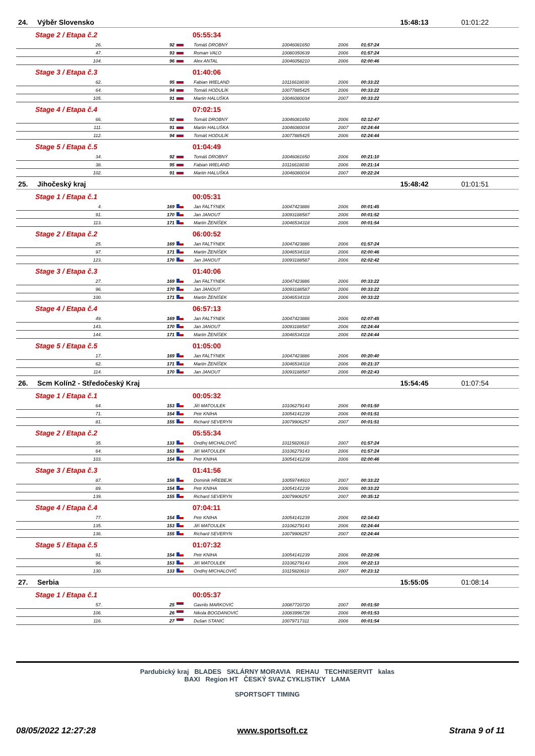| 24. | Výběr Slovensko | | | | | | | 15:48:13 | 01:01:22 |
| | Stage 2 / Etapa č.2 | | | 05:55:34 | | | | | |
| | 26. | 92 | | Tomáš DROBNÝ | 10046081650 | 2006 | 01:57:24 | | |
| | 47. | 93 | | Roman VAĽO | 10080350639 | 2006 | 01:57:24 | | |
| | 104. | 96 | | Alex ANTAL | 10046058210 | 2006 | 02:00:46 | | |
| | Stage 3 / Etapa č.3 | | | 01:40:06 | | | | | |
| | 62. | 95 | | Fabian WIELAND | 10116618030 | 2006 | 00:33:22 | | |
| | 64. | 94 | | Tomáš HODULÍK | 10077885425 | 2006 | 00:33:22 | | |
| | 105. | 91 | | Martin HALUŠKA | 10046080034 | 2007 | 00:33:22 | | |
| | Stage 4 / Etapa č.4 | | | 07:02:15 | | | | | |
| | 66. | 92 | | Tomáš DROBNÝ | 10046081650 | 2006 | 02:12:47 | | |
| | 111. | 91 | | Martin HALUŠKA | 10046080034 | 2007 | 02:24:44 | | |
| | 112. | 94 | | Tomáš HODULÍK | 10077885425 | 2006 | 02:24:44 | | |
| | Stage 5 / Etapa č.5 | | | 01:04:49 | | | | | |
| | 34. | 92 | | Tomáš DROBNÝ | 10046081650 | 2006 | 00:21:10 | | |
| | 38. | 95 | | Fabian WIELAND | 10116618030 | 2006 | 00:21:14 | | |
| | 102. | 91 | | Martin HALUŠKA | 10046080034 | 2007 | 00:22:24 | | |
| 25. | Jihočeský kraj | | | | | | | 15:48:42 | 01:01:51 |
| | Stage 1 / Etapa č.1 | | | 00:05:31 | | | | | |
| | 4. | 169 | | Jan FALTÝNEK | 10047423886 | 2006 | 00:01:45 | | |
| | 91. | 170 | | Jan JANOUT | 10093188587 | 2006 | 00:01:52 | | |
| | 113. | 171 | | Martin ŽENÍŠEK | 10046534318 | 2006 | 00:01:54 | | |
| | Stage 2 / Etapa č.2 | | | 06:00:52 | | | | | |
| | 25. | 169 | | Jan FALTÝNEK | 10047423886 | 2006 | 01:57:24 | | |
| | 97. | 171 | | Martin ŽENÍŠEK | 10046534318 | 2006 | 02:00:46 | | |
| | 123. | 170 | | Jan JANOUT | 10093188587 | 2006 | 02:02:42 | | |
| | Stage 3 / Etapa č.3 | | | 01:40:06 | | | | | |
| | 27. | 169 | | Jan FALTÝNEK | 10047423886 | 2006 | 00:33:22 | | |
| | 96. | 170 | | Jan JANOUT | 10093188587 | 2006 | 00:33:22 | | |
| | 100. | 171 | | Martin ŽENÍŠEK | 10046534318 | 2006 | 00:33:22 | | |
| | Stage 4 / Etapa č.4 | | | 06:57:13 | | | | | |
| | 49. | 169 | | Jan FALTÝNEK | 10047423886 | 2006 | 02:07:45 | | |
| | 143. | 170 | | Jan JANOUT | 10093188587 | 2006 | 02:24:44 | | |
| | 144. | 171 | | Martin ŽENÍŠEK | 10046534318 | 2006 | 02:24:44 | | |
| | Stage 5 / Etapa č.5 | | | 01:05:00 | | | | | |
| | 17. | 169 | | Jan FALTÝNEK | 10047423886 | 2006 | 00:20:40 | | |
| | 62. | 171 | | Martin ŽENÍŠEK | 10046534318 | 2006 | 00:21:37 | | |
| | 114. | 170 | | Jan JANOUT | 10093188587 | 2006 | 00:22:43 | | |
| 26. | Scm Kolín2 - Středočeský Kraj | | | | | | | 15:54:45 | 01:07:54 |
| | Stage 1 / Etapa č.1 | | | 00:05:32 | | | | | |
| | 64. | 153 | | Jiří MATOULEK | 10106279143 | 2006 | 00:01:50 | | |
| | 71. | 154 | | Petr KNIHA | 10054141239 | 2006 | 00:01:51 | | |
| | 81. | 155 | | Richard SEVERYN | 10079906257 | 2007 | 00:01:51 | | |
| | Stage 2 / Etapa č.2 | | | 05:55:34 | | | | | |
| | 35. | 133 | | Ondřej MICHALOVIČ | 10115820610 | 2007 | 01:57:24 | | |
| | 64. | 153 | | Jiří MATOULEK | 10106279143 | 2006 | 01:57:24 | | |
| | 103. | 154 | | Petr KNIHA | 10054141239 | 2006 | 02:00:46 | | |
| | Stage 3 / Etapa č.3 | | | 01:41:56 | | | | | |
| | 87. | 156 | | Dominik HŘEBEJK | 10059744910 | 2007 | 00:33:22 | | |
| | 89. | 154 | | Petr KNIHA | 10054141239 | 2006 | 00:33:22 | | |
| | 139. | 155 | | Richard SEVERYN | 10079906257 | 2007 | 00:35:12 | | |
| | Stage 4 / Etapa č.4 | | | 07:04:11 | | | | | |
| | 77. | 154 | | Petr KNIHA | 10054141239 | 2006 | 02:14:43 | | |
| | 135. | 153 | | Jiří MATOULEK | 10106279143 | 2006 | 02:24:44 | | |
| | 136. | 155 | | Richard SEVERYN | 10079906257 | 2007 | 02:24:44 | | |
| | Stage 5 / Etapa č.5 | | | 01:07:32 | | | | | |
| | 91. | 154 | | Petr KNIHA | 10054141239 | 2006 | 00:22:06 | | |
| | 96. | 153 | | Jiří MATOULEK | 10106279143 | 2006 | 00:22:13 | | |
| | 130. | 133 | | Ondřej MICHALOVIČ | 10115820610 | 2007 | 00:23:12 | | |
| 27. | Serbia | | | | | | | 15:55:05 | 01:08:14 |
| | Stage 1 / Etapa č.1 | | | 00:05:37 | | | | | |
| | 57. | 25 | | Gavrilo MARKOVIĆ | 10087720720 | 2007 | 00:01:50 | | |
| | 106. | 26 | | Nikola BOGDANOVIĆ | 10083996728 | 2006 | 00:01:53 | | |
| | 116. | 27 | | Dušan STANIĆ | 10079717311 | 2006 | 00:01:54 | | |
Pardubický kraj BLADES SKLÁRNY MORAVIA REHAU TECHNISERVIT kalas
BAXI Region HT ČESKÝ SVAZ CYKLISTIKY LAMA
SPORTSOFT TIMING
08/05/2022 12:27:28 www.sportsoft.cz Strana 9 of 11